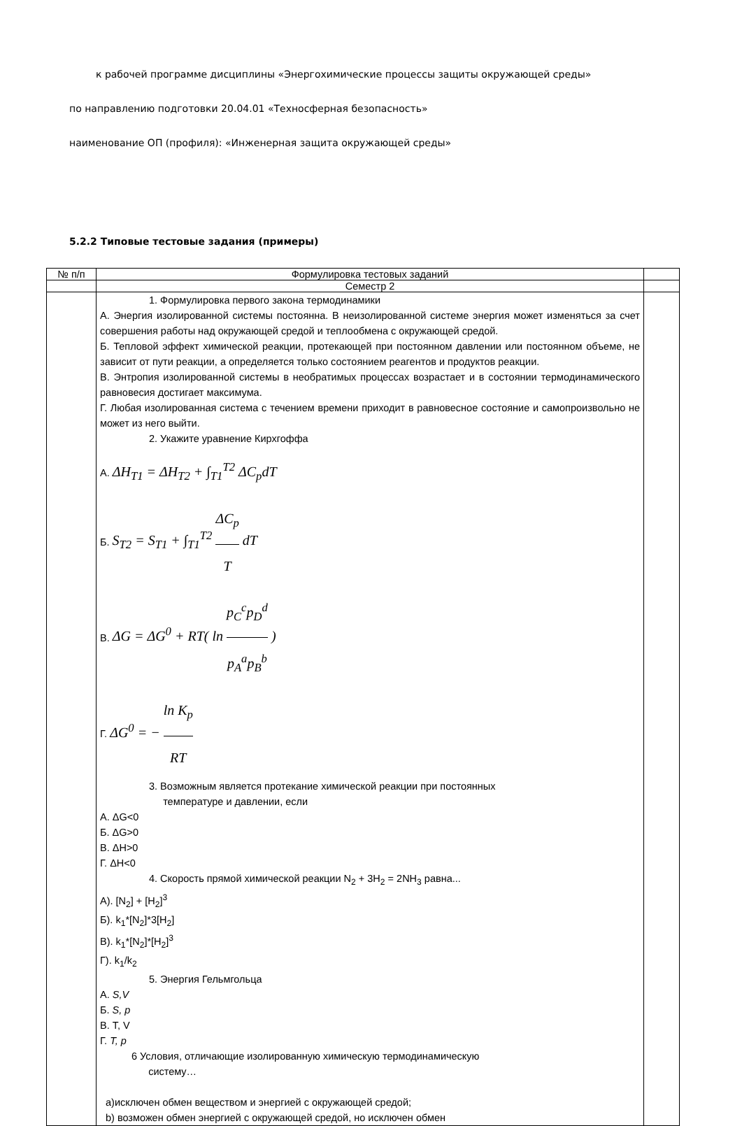к рабочей программе дисциплины «Энергохимические процессы защиты окружающей среды»
по направлению подготовки 20.04.01 «Техносферная безопасность»
наименование ОП (профиля): «Инженерная защита окружающей среды»
5.2.2 Типовые тестовые задания (примеры)
| № п/п | Формулировка тестовых заданий | |
| --- | --- | --- |
| | Семестр 2 | |
| | 1. Формулировка первого закона термодинамики А. Энергия изолированной системы постоянна. В неизолированной системе энергия может изменяться за счет совершения работы над окружающей средой и теплообмена с окружающей средой. Б. Тепловой эффект химической реакции, протекающей при постоянном давлении или постоянном объеме, не зависит от пути реакции, а определяется только состоянием реагентов и продуктов реакции. В. Энтропия изолированной системы в необратимых процессах возрастает и в состоянии термодинамического равновесия достигает максимума. Г. Любая изолированная система с течением времени приходит в равновесное состояние и самопроизвольно не может из него выйти. 2. Укажите уравнение Кирхгоффа А. ΔH<sub>T1</sub> = ΔH<sub>T2</sub> + ∫<sub>T1</sub><sup>T2</sup> ΔC<sub>p</sub>dT Б. S<sub>T2</sub> = S<sub>T1</sub> + ∫<sub>T1</sub><sup>T2</sup> ΔC<sub>p</sub> T dT В. ΔG = ΔG<sup>0</sup> + RT( ln p<sub>C</sub><sup>c</sup>p<sub>D</sub><sup>d</sup> p<sub>A</sub><sup>a</sup>p<sub>B</sub><sup>b</sup> ) Г. ΔG<sup>0</sup> = − ln K<sub>p</sub> RT 3. Возможным является протекание химической реакции при постоянных температуре и давлении, если А. ΔG<0 Б. ΔG>0 В. ΔH>0 Г. ΔH<0 4. Скорость прямой химической реакции N<sub>2</sub> + 3H<sub>2</sub> = 2NH<sub>3</sub> равна... А). [N<sub>2</sub>] + [H<sub>2</sub>]<sup>3</sup> Б). k<sub>1</sub>*[N<sub>2</sub>]*3[H<sub>2</sub>] В). k<sub>1</sub>*[N<sub>2</sub>]*[H<sub>2</sub>]<sup>3</sup> Г). k<sub>1</sub>/k<sub>2</sub> 5. Энергия Гельмгольца А. S,V Б. S, p В. T, V Г. T, p 6 Условия, отличающие изолированную химическую термодинамическую системy… а)исключен обмен веществом и энергией с окружающей средой; b) возможен обмен энергией с окружающей средой, но исключен обмен | |